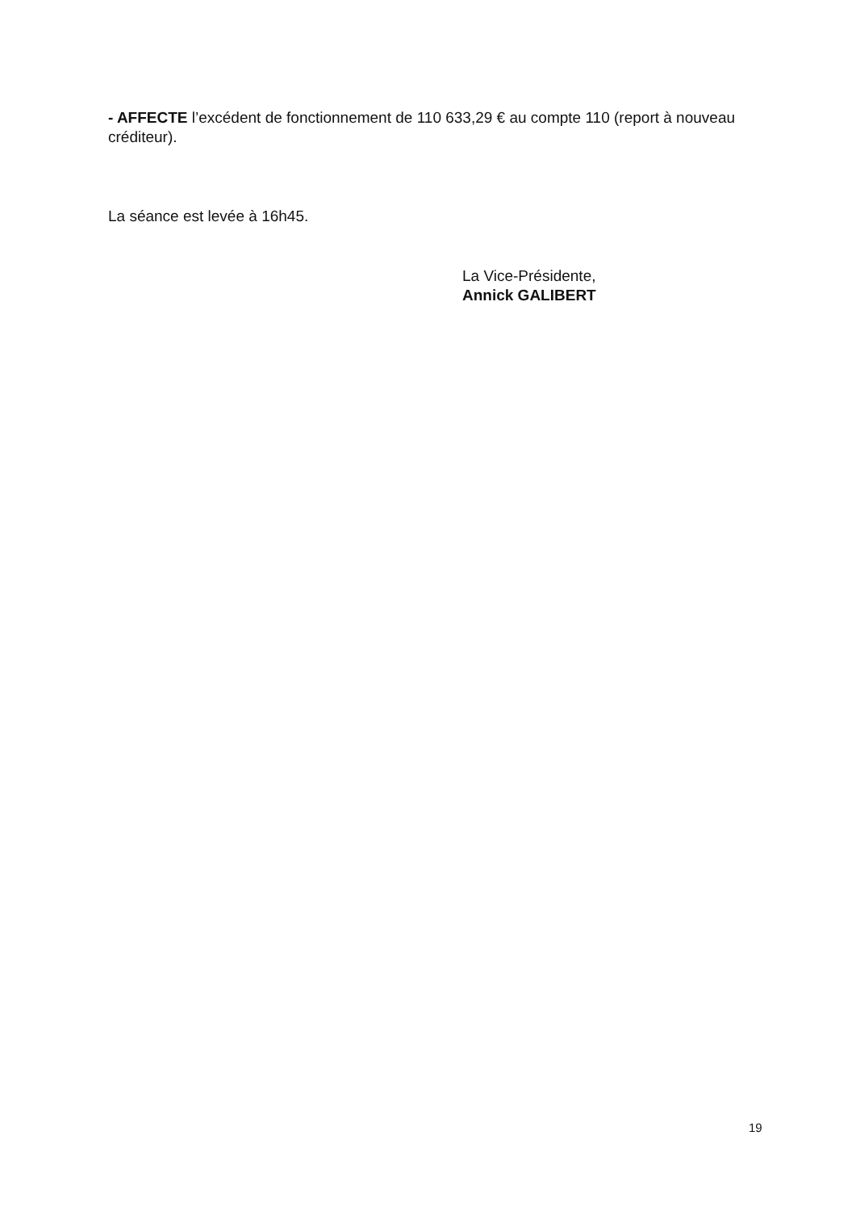- AFFECTE l’excédent de fonctionnement de 110 633,29 € au compte 110 (report à nouveau créditeur).
La séance est levée à 16h45.
La Vice-Présidente,
Annick GALIBERT
19